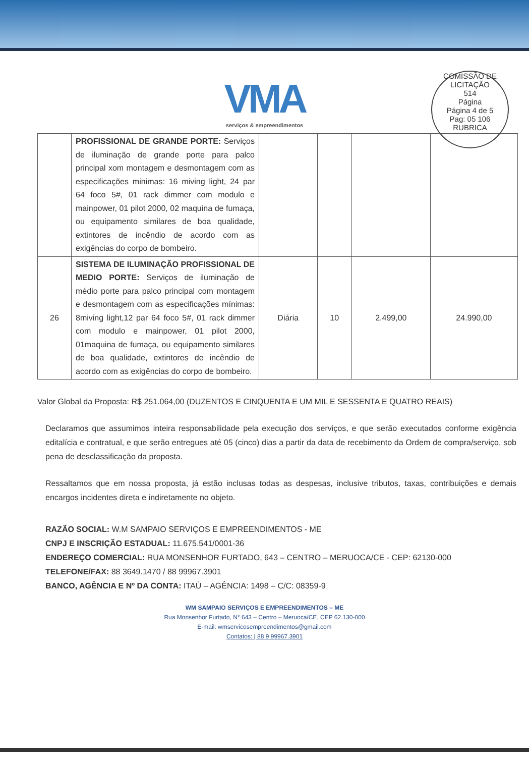COMISSÃO DE LICITAÇÃO
514
Página
Página 4 de 5
Pag: 05 106
RUBRICA
VMA
serviços & empreendimentos
| | PROFISSIONAL DE GRANDE PORTE: Serviços de iluminação de grande porte para palco principal xom montagem e desmontagem com as especificações minimas: 16 miving light, 24 par 64 foco 5#, 01 rack dimmer com modulo e mainpower, 01 pilot 2000, 02 maquina de fumaça, ou equipamento similares de boa qualidade, extintores de incêndio de acordo com as exigências do corpo de bombeiro. | | | | |
| 26 | SISTEMA DE ILUMINAÇÃO PROFISSIONAL DE MEDIO PORTE: Serviços de iluminação de médio porte para palco principal com montagem e desmontagem com as especificações mínimas: 8miving light,12 par 64 foco 5#, 01 rack dimmer com modulo e mainpower, 01 pilot 2000, 01maquina de fumaça, ou equipamento similares de boa qualidade, extintores de incêndio de acordo com as exigências do corpo de bombeiro. | Diária | 10 | 2.499,00 | 24.990,00 |
Valor Global da Proposta: R$ 251.064,00 (DUZENTOS E CINQUENTA E UM MIL E SESSENTA E QUATRO REAIS)
Declaramos que assumimos inteira responsabilidade pela execução dos serviços, e que serão executados conforme exigência editalícia e contratual, e que serão entregues até 05 (cinco) dias a partir da data de recebimento da Ordem de compra/serviço, sob pena de desclassificação da proposta.
Ressaltamos que em nossa proposta, já estão inclusas todas as despesas, inclusive tributos, taxas, contribuições e demais encargos incidentes direta e indiretamente no objeto.
RAZÃO SOCIAL: W.M SAMPAIO SERVIÇOS E EMPREENDIMENTOS - ME
CNPJ E INSCRIÇÃO ESTADUAL: 11.675.541/0001-36
ENDEREÇO COMERCIAL: RUA MONSENHOR FURTADO, 643 – CENTRO – MERUOCA/CE - CEP: 62130-000
TELEFONE/FAX: 88 3649.1470 / 88 99967.3901
BANCO, AGÊNCIA E Nº DA CONTA: ITAÚ – AGÊNCIA: 1498 – C/C: 08359-9
WM SAMPAIO SERVIÇOS E EMPREENDIMENTOS – ME
Rua Monsenhor Furtado, N° 643 – Centro – Meruoca/CE, CEP 62.130-000
E-mail: wmservicosempreendimentos@gmail.com
Contatos: | 88 9 99967.3901